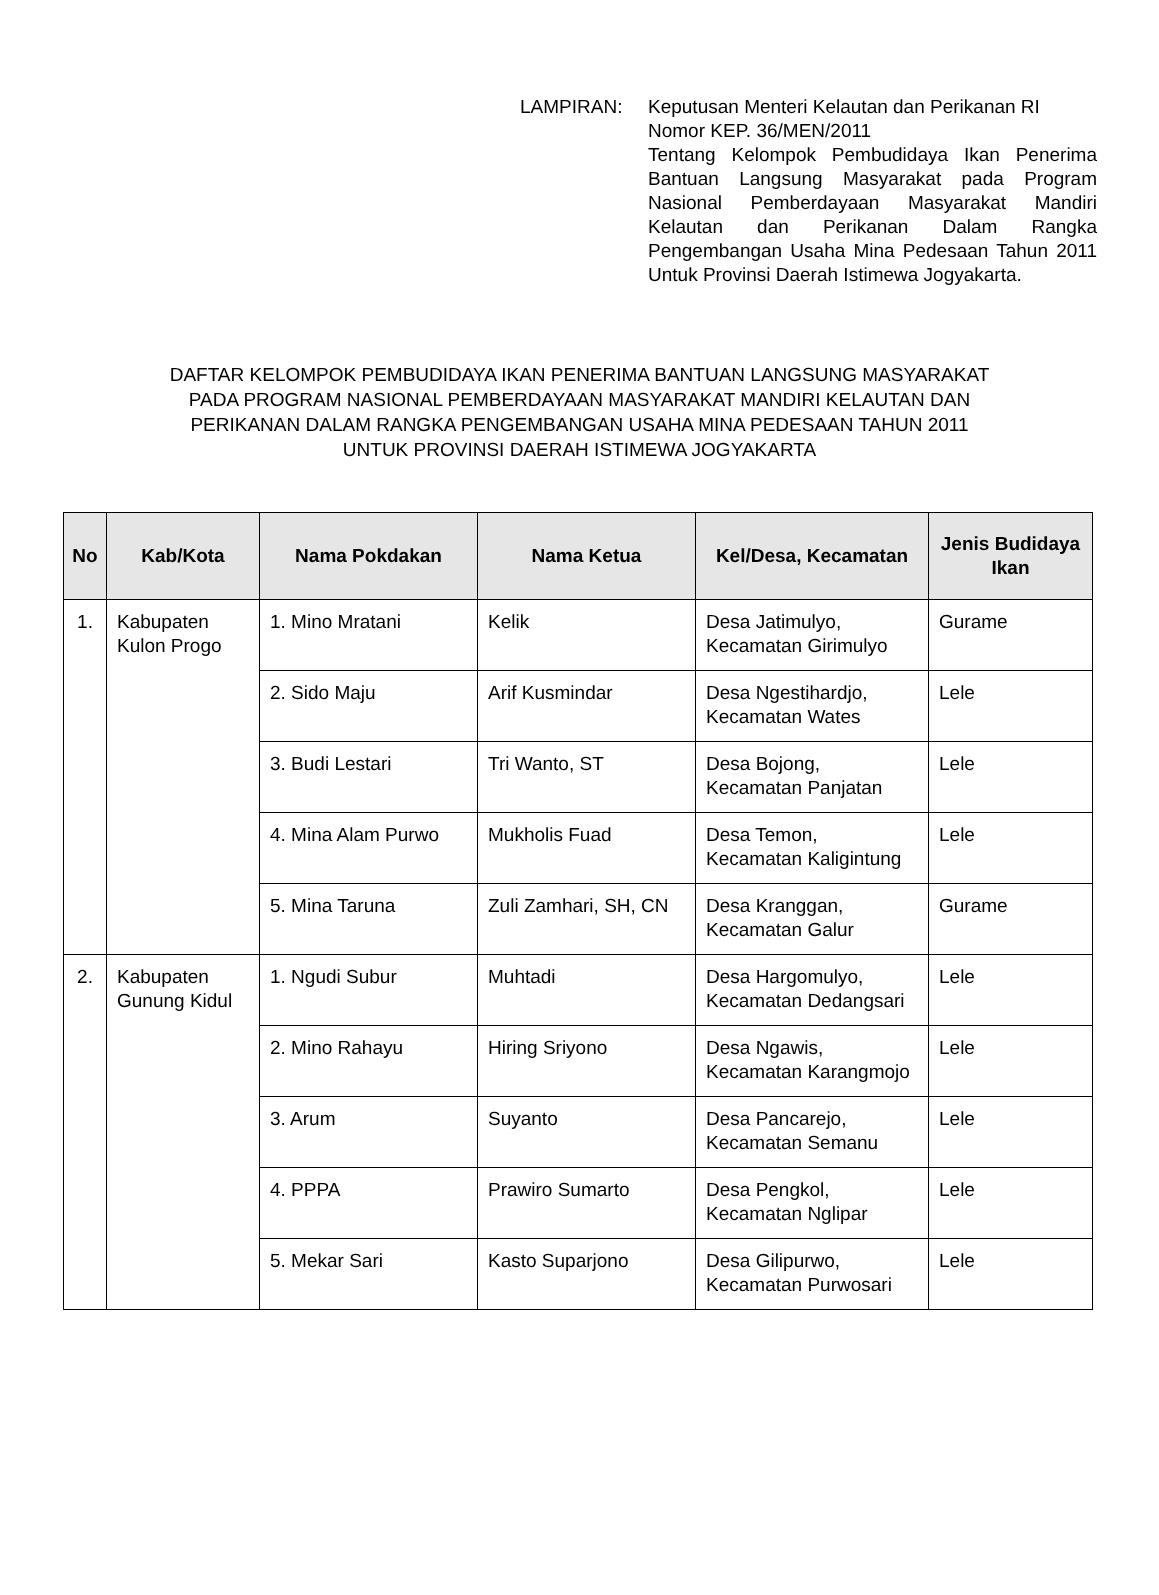LAMPIRAN: Keputusan Menteri Kelautan dan Perikanan RI
Nomor KEP. 36/MEN/2011
Tentang Kelompok Pembudidaya Ikan Penerima Bantuan Langsung Masyarakat pada Program Nasional Pemberdayaan Masyarakat Mandiri Kelautan dan Perikanan Dalam Rangka Pengembangan Usaha Mina Pedesaan Tahun 2011 Untuk Provinsi Daerah Istimewa Jogyakarta.
DAFTAR KELOMPOK PEMBUDIDAYA IKAN PENERIMA BANTUAN LANGSUNG MASYARAKAT
PADA PROGRAM NASIONAL PEMBERDAYAAN MASYARAKAT MANDIRI KELAUTAN DAN
PERIKANAN DALAM RANGKA PENGEMBANGAN USAHA MINA PEDESAAN TAHUN 2011
UNTUK PROVINSI DAERAH ISTIMEWA JOGYAKARTA
| No | Kab/Kota | Nama Pokdakan | Nama Ketua | Kel/Desa, Kecamatan | Jenis Budidaya Ikan |
| --- | --- | --- | --- | --- | --- |
| 1. | Kabupaten Kulon Progo | 1. Mino Mratani | Kelik | Desa Jatimulyo, Kecamatan Girimulyo | Gurame |
| | | 2. Sido Maju | Arif Kusmindar | Desa Ngestihardjo, Kecamatan Wates | Lele |
| | | 3. Budi Lestari | Tri Wanto, ST | Desa Bojong, Kecamatan Panjatan | Lele |
| | | 4. Mina Alam Purwo | Mukholis Fuad | Desa Temon, Kecamatan Kaligintung | Lele |
| | | 5. Mina Taruna | Zuli Zamhari, SH, CN | Desa Kranggan, Kecamatan Galur | Gurame |
| 2. | Kabupaten Gunung Kidul | 1. Ngudi Subur | Muhtadi | Desa Hargomulyo, Kecamatan Dedangsari | Lele |
| | | 2. Mino Rahayu | Hiring Sriyono | Desa Ngawis, Kecamatan Karangmojo | Lele |
| | | 3. Arum | Suyanto | Desa Pancarejo, Kecamatan Semanu | Lele |
| | | 4. PPPA | Prawiro Sumarto | Desa Pengkol, Kecamatan Nglipar | Lele |
| | | 5. Mekar Sari | Kasto Suparjono | Desa Gilipurwo, Kecamatan Purwosari | Lele |